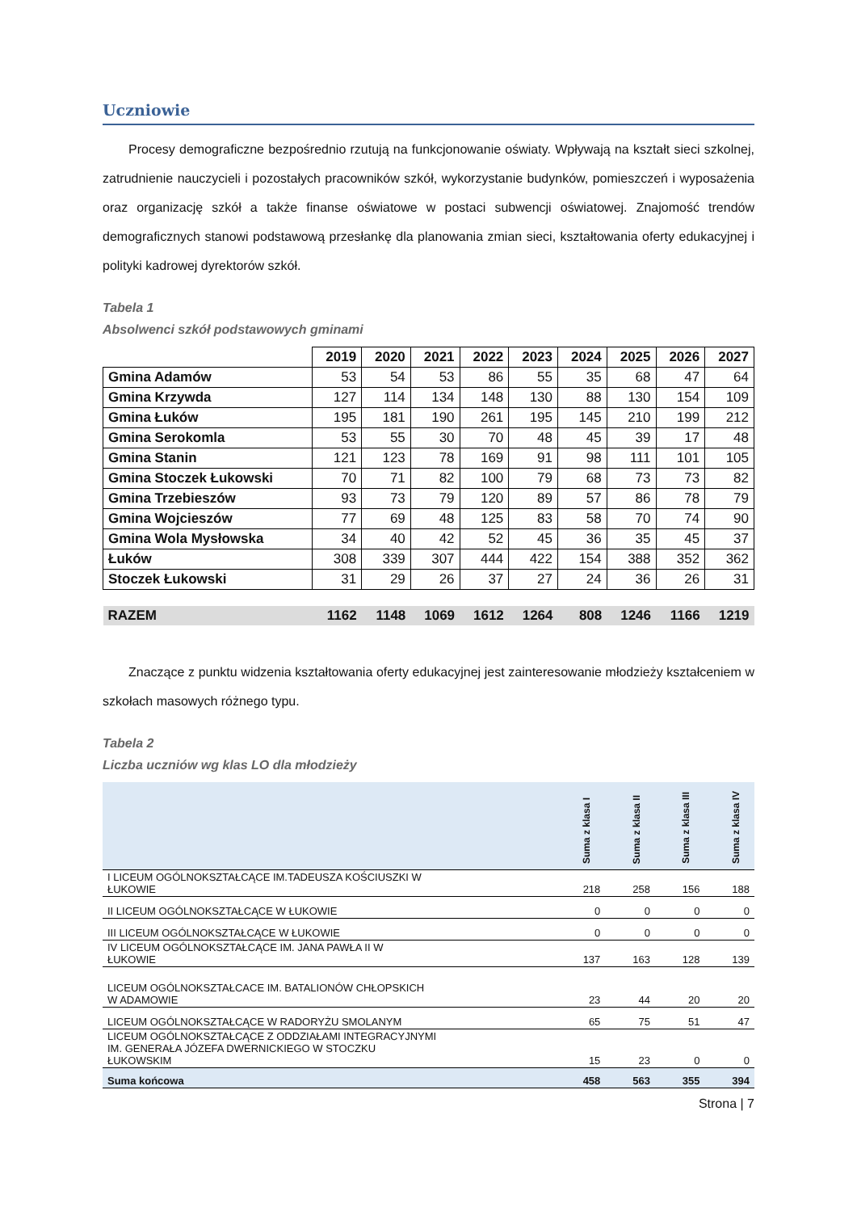Uczniowie
Procesy demograficzne bezpośrednio rzutują na funkcjonowanie oświaty. Wpływają na kształt sieci szkolnej, zatrudnienie nauczycieli i pozostałych pracowników szkół, wykorzystanie budynków, pomieszczeń i wyposażenia oraz organizację szkół a także finanse oświatowe w postaci subwencji oświatowej. Znajomość trendów demograficznych stanowi podstawową przesłankę dla planowania zmian sieci, kształtowania oferty edukacyjnej i polityki kadrowej dyrektorów szkół.
Tabela 1
Absolwenci szkół podstawowych gminami
| | 2019 | 2020 | 2021 | 2022 | 2023 | 2024 | 2025 | 2026 | 2027 |
| Gmina Adamów | 53 | 54 | 53 | 86 | 55 | 35 | 68 | 47 | 64 |
| Gmina Krzywda | 127 | 114 | 134 | 148 | 130 | 88 | 130 | 154 | 109 |
| Gmina Łuków | 195 | 181 | 190 | 261 | 195 | 145 | 210 | 199 | 212 |
| Gmina Serokomla | 53 | 55 | 30 | 70 | 48 | 45 | 39 | 17 | 48 |
| Gmina Stanin | 121 | 123 | 78 | 169 | 91 | 98 | 111 | 101 | 105 |
| Gmina Stoczek Łukowski | 70 | 71 | 82 | 100 | 79 | 68 | 73 | 73 | 82 |
| Gmina Trzebieszów | 93 | 73 | 79 | 120 | 89 | 57 | 86 | 78 | 79 |
| Gmina Wojcieszów | 77 | 69 | 48 | 125 | 83 | 58 | 70 | 74 | 90 |
| Gmina Wola Mysłowska | 34 | 40 | 42 | 52 | 45 | 36 | 35 | 45 | 37 |
| Łuków | 308 | 339 | 307 | 444 | 422 | 154 | 388 | 352 | 362 |
| Stoczek Łukowski | 31 | 29 | 26 | 37 | 27 | 24 | 36 | 26 | 31 |
| RAZEM | 1162 | 1148 | 1069 | 1612 | 1264 | 808 | 1246 | 1166 | 1219 |
Znaczące z punktu widzenia kształtowania oferty edukacyjnej jest zainteresowanie młodzieży kształceniem w szkołach masowych różnego typu.
Tabela 2
Liczba uczniów wg klas LO dla młodzieży
| | Suma z klasa I | Suma z klasa II | Suma z klasa III | Suma z klasa IV |
| --- | --- | --- | --- | --- |
| I LICEUM OGÓLNOKSZTAŁCĄCE IM.TADEUSZA KOŚCIUSZKI W ŁUKOWIE | 218 | 258 | 156 | 188 |
| II LICEUM OGÓLNOKSZTAŁCĄCE W ŁUKOWIE | 0 | 0 | 0 | 0 |
| III LICEUM OGÓLNOKSZTAŁCĄCE W ŁUKOWIE | 0 | 0 | 0 | 0 |
| IV LICEUM OGÓLNOKSZTAŁCĄCE IM. JANA PAWŁA II W ŁUKOWIE | 137 | 163 | 128 | 139 |
| LICEUM OGÓLNOKSZTAŁCACE IM. BATALIONÓW CHŁOPSKICH W ADAMOWIE | 23 | 44 | 20 | 20 |
| LICEUM OGÓLNOKSZTAŁCĄCE W RADORYŻU SMOLANYM | 65 | 75 | 51 | 47 |
| LICEUM OGÓLNOKSZTAŁCĄCE Z ODDZIAŁAMI INTEGRACYJNYMI IM. GENERAŁA JÓZEFA DWERNICKIEGO W STOCZKU ŁUKOWSKIM | 15 | 23 | 0 | 0 |
| Suma końcowa | 458 | 563 | 355 | 394 |
Strona | 7